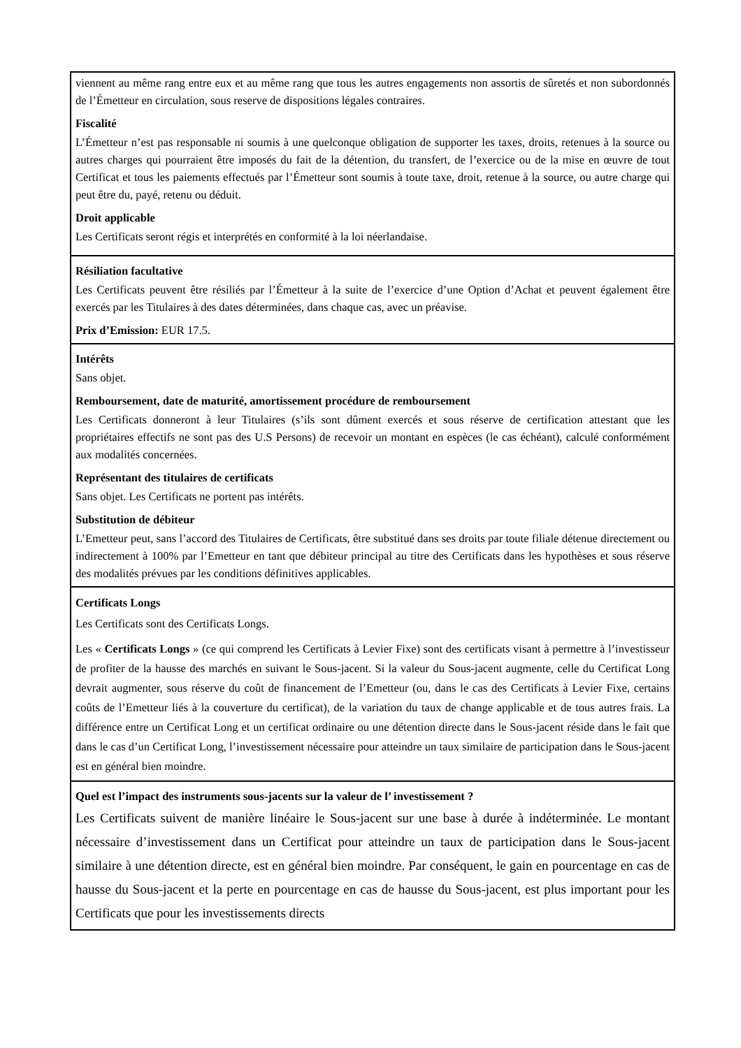| viennent au même rang entre eux et au même rang que tous les autres engagements non assortis de sûretés et non subordonnés de l’Émetteur en circulation, sous reserve de dispositions légales contraires. Fiscalité L’Émetteur n’est pas responsable ni soumis à une quelconque obligation de supporter les taxes, droits, retenues à la source ou autres charges qui pourraient être imposés du fait de la détention, du transfert, de l’exercice ou de la mise en œuvre de tout Certificat et tous les paiements effectués par l’Émetteur sont soumis à toute taxe, droit, retenue à la source, ou autre charge qui peut être du, payé, retenu ou déduit. Droit applicable Les Certificats seront régis et interprétés en conformité à la loi néerlandaise. |
| Résiliation facultative Les Certificats peuvent être résiliés par l’Émetteur à la suite de l’exercice d’une Option d’Achat et peuvent également être exercés par les Titulaires à des dates déterminées, dans chaque cas, avec un préavise. Prix d’Emission: EUR 17.5. |
| Intérêts Sans objet. Remboursement, date de maturité, amortissement procédure de remboursement Les Certificats donneront à leur Titulaires (s’ils sont dûment exercés et sous réserve de certification attestant que les propriétaires effectifs ne sont pas des U.S Persons) de recevoir un montant en espèces (le cas échéant), calculé conformément aux modalités concernées. Représentant des titulaires de certificats Sans objet. Les Certificats ne portent pas intérêts. Substitution de débiteur L’Emetteur peut, sans l’accord des Titulaires de Certificats, être substitué dans ses droits par toute filiale détenue directement ou indirectement à 100% par l’Emetteur en tant que débiteur principal au titre des Certificats dans les hypothèses et sous réserve des modalités prévues par les conditions définitives applicables. |
| Certificats Longs Les Certificats sont des Certificats Longs. Les « Certificats Longs » (ce qui comprend les Certificats à Levier Fixe) sont des certificats visant à permettre à l’investisseur de profiter de la hausse des marchés en suivant le Sous-jacent. Si la valeur du Sous-jacent augmente, celle du Certificat Long devrait augmenter, sous réserve du coût de financement de l’Emetteur (ou, dans le cas des Certificats à Levier Fixe, certains coûts de l’Emetteur liés à la couverture du certificat), de la variation du taux de change applicable et de tous autres frais. La différence entre un Certificat Long et un certificat ordinaire ou une détention directe dans le Sous-jacent réside dans le fait que dans le cas d’un Certificat Long, l’investissement nécessaire pour atteindre un taux similaire de participation dans le Sous-jacent est en général bien moindre. |
| Quel est l’impact des instruments sous-jacents sur la valeur de l’ investissement ? Les Certificats suivent de manière linéaire le Sous-jacent sur une base à durée à indéterminée. Le montant nécessaire d’investissement dans un Certificat pour atteindre un taux de participation dans le Sous-jacent similaire à une détention directe, est en général bien moindre. Par conséquent, le gain en pourcentage en cas de hausse du Sous-jacent et la perte en pourcentage en cas de hausse du Sous-jacent, est plus important pour les Certificats que pour les investissements directs |